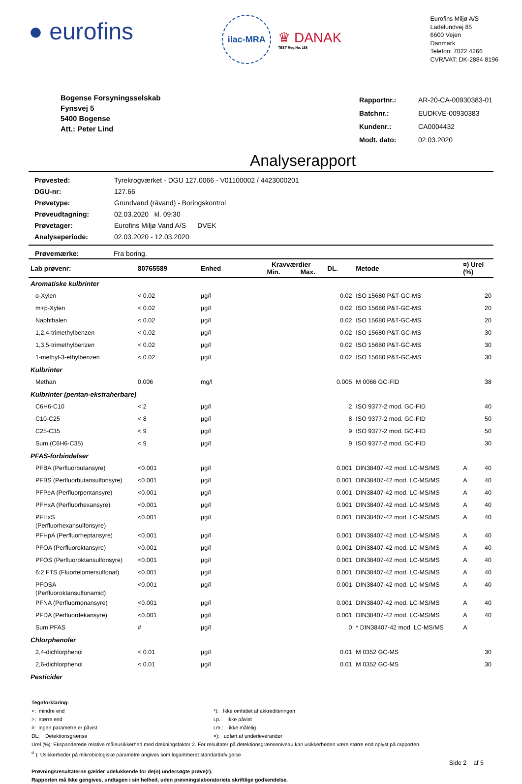● eurofins
ilac-MRA
♛ DANAK
TEST Reg.No. 168
Eurofins Miljø A/S
Ladelundvej 85
6600 Vejen
Danmark
Telefon: 7022 4266
CVR/VAT: DK-2884 8196
Bogense Forsyningsselskab
Fynsvej 5
5400 Bogense
Att.: Peter Lind
| Rapportnr.: | AR-20-CA-00930383-01 |
| Batchnr.: | EUDKVE-00930383 |
| Kundenr.: | CA0004432 |
| Modt. dato: | 02.03.2020 |
Analyserapport
| Prøvested: | Tyrekrogværket - DGU 127.0066 - V01100002 / 4423000201 |
| DGU-nr: | 127.66 |
| Prøvetype: | Grundvand (råvand) - Boringskontrol |
| Prøveudtagning: | 02.03.2020 kl. 09:30 |
| Prøvetager: | Eurofins Miljø Vand A/S DVEK |
| Analyseperiode: | 02.03.2020 - 12.03.2020 |
Prøvemærke: Fra boring.
| Lab prøvenr: | 80765589 | Enhed | Kravværdier Min. Max. | | DL. | Metode | ¤) Urel (%) | |
| --- | --- | --- | --- | --- | --- | --- | --- | --- |
| Aromatiske kulbrinter | | | | | | | | |
| o-Xylen | < 0.02 | µg/l | | | 0.02 | ISO 15680 P&T-GC-MS | | 20 |
| m+p-Xylen | < 0.02 | µg/l | | | 0.02 | ISO 15680 P&T-GC-MS | | 20 |
| Naphthalen | < 0.02 | µg/l | | | 0.02 | ISO 15680 P&T-GC-MS | | 20 |
| 1,2,4-trimethylbenzen | < 0.02 | µg/l | | | 0.02 | ISO 15680 P&T-GC-MS | | 30 |
| 1,3,5-trimethylbenzen | < 0.02 | µg/l | | | 0.02 | ISO 15680 P&T-GC-MS | | 30 |
| 1-methyl-3-ethylbenzen | < 0.02 | µg/l | | | 0.02 | ISO 15680 P&T-GC-MS | | 30 |
| Kulbrinter | | | | | | | | |
| Methan | 0.006 | mg/l | | | 0.005 | M 0066 GC-FID | | 38 |
| Kulbrinter (pentan-ekstraherbare) | | | | | | | | |
| C6H6-C10 | < 2 | µg/l | | | 2 | ISO 9377-2 mod. GC-FID | | 40 |
| C10-C25 | < 8 | µg/l | | | 8 | ISO 9377-2 mod. GC-FID | | 50 |
| C25-C35 | < 9 | µg/l | | | 9 | ISO 9377-2 mod. GC-FID | | 50 |
| Sum (C6H6-C35) | < 9 | µg/l | | | 9 | ISO 9377-2 mod. GC-FID | | 30 |
| PFAS-forbindelser | | | | | | | | |
| PFBA (Perfluorbutansyre) | <0.001 | µg/l | | | 0.001 | DIN38407-42 mod. LC-MS/MS | A | 40 |
| PFBS (Perfluorbutansulfonsyre) | <0.001 | µg/l | | | 0.001 | DIN38407-42 mod. LC-MS/MS | A | 40 |
| PFPeA (Perfluorpentansyre) | <0.001 | µg/l | | | 0.001 | DIN38407-42 mod. LC-MS/MS | A | 40 |
| PFHxA (Perfluorhexansyre) | <0.001 | µg/l | | | 0.001 | DIN38407-42 mod. LC-MS/MS | A | 40 |
| PFHxS (Perfluorhexansulfonsyre) | <0.001 | µg/l | | | 0.001 | DIN38407-42 mod. LC-MS/MS | A | 40 |
| PFHpA (Perfluorheptansyre) | <0.001 | µg/l | | | 0.001 | DIN38407-42 mod. LC-MS/MS | A | 40 |
| PFOA (Perfluoroktansyre) | <0.001 | µg/l | | | 0.001 | DIN38407-42 mod. LC-MS/MS | A | 40 |
| PFOS (Perfluoroktansulfonsyre) | <0.001 | µg/l | | | 0.001 | DIN38407-42 mod. LC-MS/MS | A | 40 |
| 6:2 FTS (Fluortelomersulfonat) | <0.001 | µg/l | | | 0.001 | DIN38407-42 mod. LC-MS/MS | A | 40 |
| PFOSA (Perfluoroktansulfonamid) | <0.001 | µg/l | | | 0.001 | DIN38407-42 mod. LC-MS/MS | A | 40 |
| PFNA (Perfluornonansyre) | <0.001 | µg/l | | | 0.001 | DIN38407-42 mod. LC-MS/MS | A | 40 |
| PFDA (Perfluordekansyre) | <0.001 | µg/l | | | 0.001 | DIN38407-42 mod. LC-MS/MS | A | 40 |
| Sum PFAS | # | µg/l | | | 0 | * DIN38407-42 mod. LC-MS/MS | A | |
| Chlorphenoler | | | | | | | | |
| 2,4-dichlorphenol | < 0.01 | µg/l | | | 0.01 | M 0352 GC-MS | | 30 |
| 2,6-dichlorphenol | < 0.01 | µg/l | | | 0.01 | M 0352 GC-MS | | 30 |
| Pesticider | | | | | | | | |
Tegnforklaring:
<: mindre end
>: større end
#: ingen parametre er påvist
DL: Detektionsgrænse
*): Ikke omfattet af akkrediteringen
i.p.: ikke påvist
i.m.: ikke målelig
¤): udført af underleverandør
Urel (%): Ekspanderede relative måleusikkerhed med dækningsfaktor 2. For resultater på detektionsgrænseniveau kan usikkerheden være større end oplyst på rapporten.
<sup>σ</sup> ): Usikkerheder på mikrobiologiske parametre angives som logaritmeret standardafvigelse
Side 2 af 5
Prøvningsresultaterne gælder udelukkende for de(n) undersøgte prøve(r).
Rapporten må ikke gengives, undtagen i sin helhed, uden prøvningslaboratoriets skriftlige godkendelse.